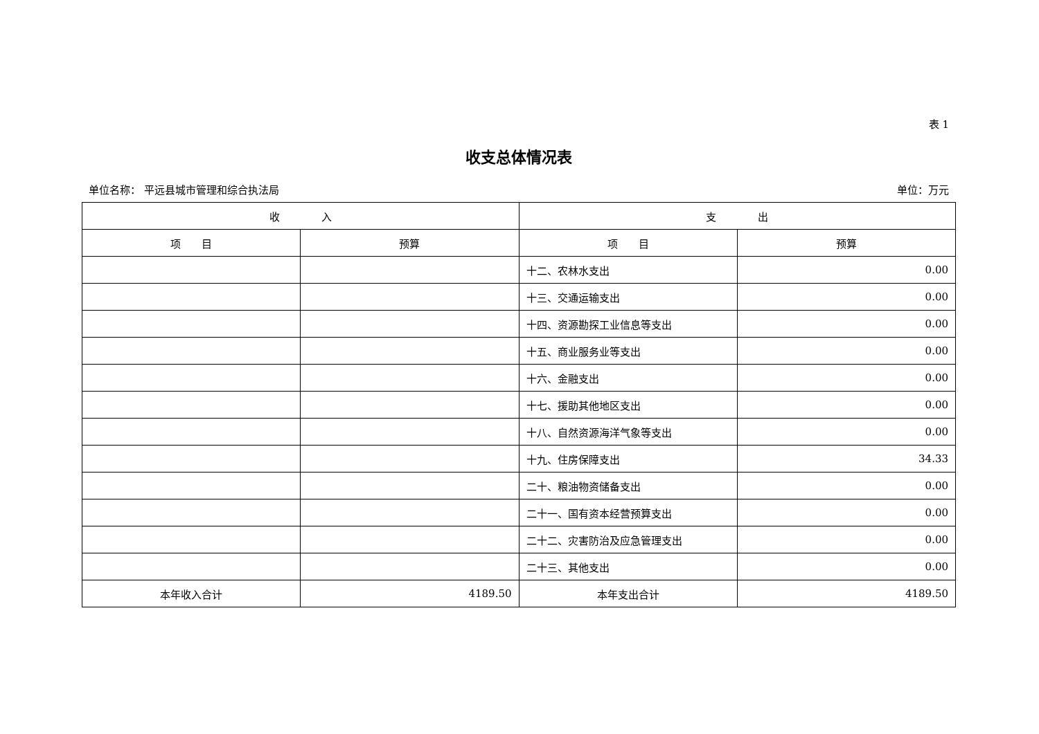表 1
收支总体情况表
单位名称： 平远县城市管理和综合执法局 单位：万元
| 收 入 | | 支 出 | |
| --- | --- | --- | --- |
| 项 目 | 预算 | 项 目 | 预算 |
| | | 十二、农林水支出 | 0.00 |
| | | 十三、交通运输支出 | 0.00 |
| | | 十四、资源勘探工业信息等支出 | 0.00 |
| | | 十五、商业服务业等支出 | 0.00 |
| | | 十六、金融支出 | 0.00 |
| | | 十七、援助其他地区支出 | 0.00 |
| | | 十八、自然资源海洋气象等支出 | 0.00 |
| | | 十九、住房保障支出 | 34.33 |
| | | 二十、粮油物资储备支出 | 0.00 |
| | | 二十一、国有资本经营预算支出 | 0.00 |
| | | 二十二、灾害防治及应急管理支出 | 0.00 |
| | | 二十三、其他支出 | 0.00 |
| 本年收入合计 | 4189.50 | 本年支出合计 | 4189.50 |